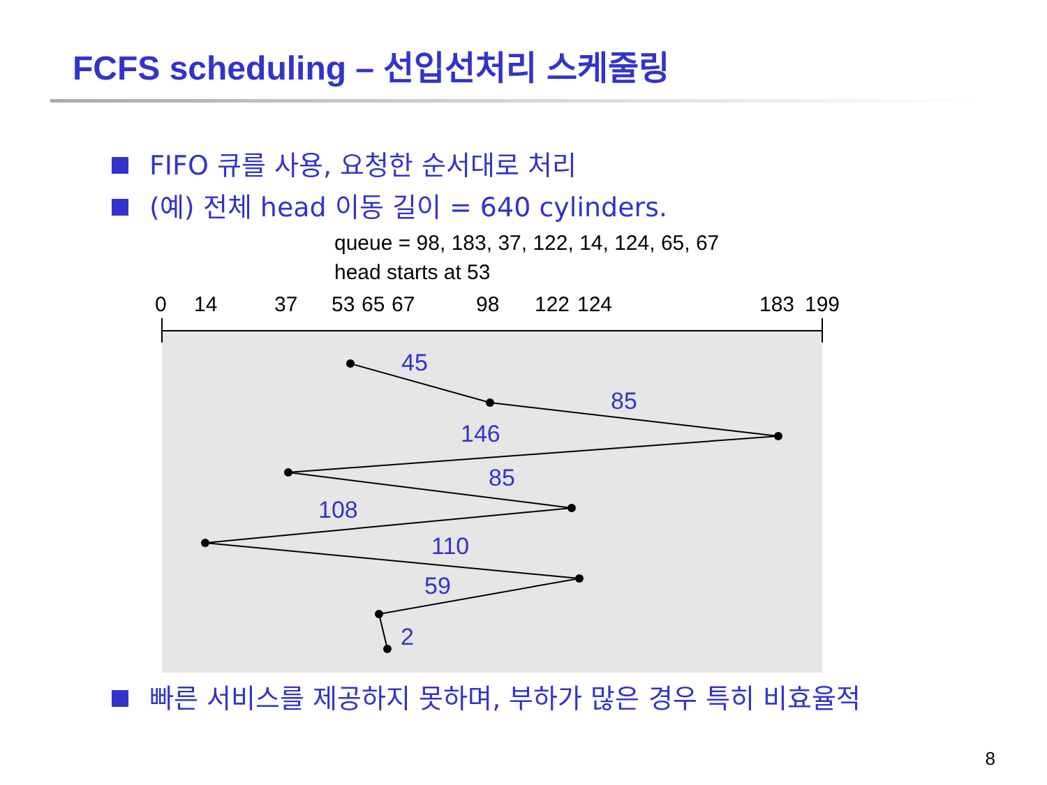FCFS scheduling – 선입선처리 스케줄링
FIFO 큐를 사용, 요청한 순서대로 처리
(예) 전체 head 이동 길이 = 640 cylinders.
queue = 98, 183, 37, 122, 14, 124, 65, 67
head starts at 53
0
14
37
53
65
67
98
122
124
183
199
45
85
146
85
108
110
59
2
빠른 서비스를 제공하지 못하며, 부하가 많은 경우 특히 비효율적
8